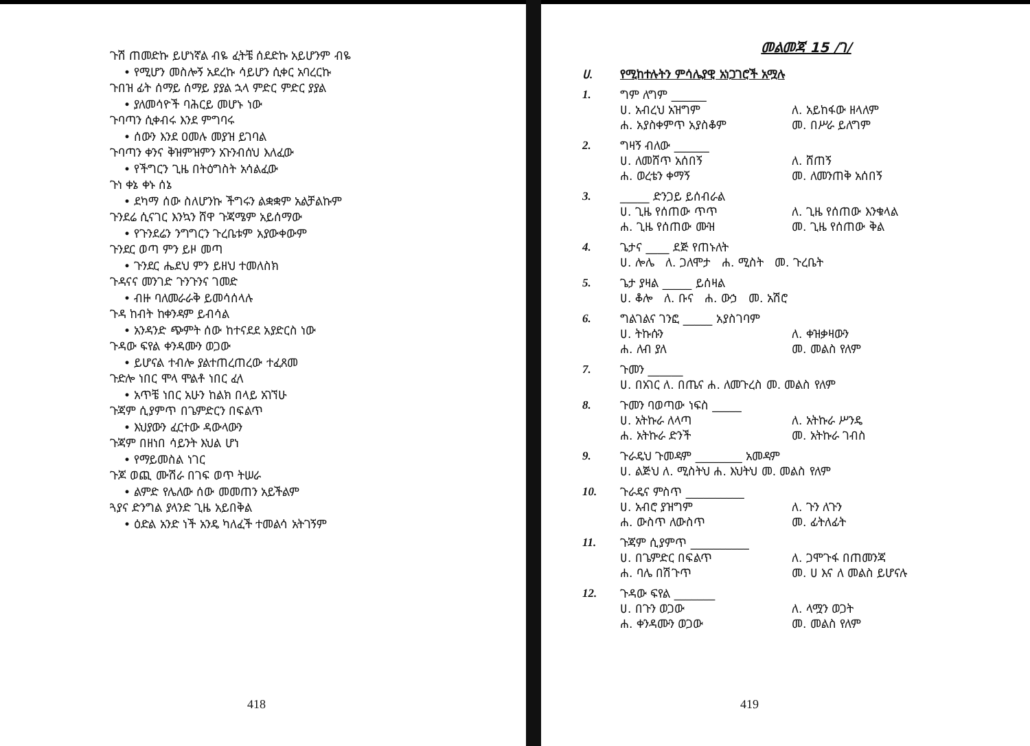ጉሽ ጠመድኩ ይሆነኛል ብዬ ፈትቼ ሰደድኩ አይሆንም ብዬ
• የሚሆን መስሎኝ አደረኩ ሳይሆን ሲቀር አባረርኩ
ጉበዝ ፊት ሰማይ ሰማይ ያያል ኋላ ምድር ምድር ያያል
• ያለመሳዮች ባሕርይ መሆኑ ነው
ጉባጣን ሲቀብሩ እንደ ምግባሩ
• ሰውን እንደ ዐመሉ መያዝ ይገባል
ጉባጣን ቀንና ቅዝምዝምን አጉንብሰህ እለፈው
• የችግርን ጊዜ በትዕግስት አሳልፈው
ጉነ ቀኔ ቀኑ ሰኔ
• ደካማ ሰው ስለሆንኩ ችግሩን ልቋቋም አልቻልኩም
ጉንደሬ ሲናገር እንኳን ሸዋ ጉጃሜም አይሰማው
• የጉንደሬን ንግግርን ጉረቤቱም አያውቀውም
ጉንደር ወጣ ምን ይዞ መጣ
• ጉንደር ሔደህ ምን ይዘህ ተመለስክ
ጉዳናና መንገድ ጉንጉንና ገመድ
• ብዙ ባለመራራቅ ይመሳሰላሉ
ጉዳ ከብት ከቀንዳም ይብሳል
• አንዳንድ ጭምት ሰው ከተናደደ አያድርስ ነው
ጉዳው ፍየል ቀንዳሙን ወጋው
• ይሆናል ተብሎ ያልተጠረጠረው ተፈጸመ
ጉድሎ ነበር ሞላ ሞልቶ ነበር ፈላ
• አጥቼ ነበር አሁን ከልክ በላይ አገኘሁ
ጉጃም ሲያምጥ በጌምድርን በፍልጥ
• እህያውን ፈርተው ዳውላውን
ጉጃም በዘነበ ሳይንት እህል ሆነ
• የማይመስል ነገር
ጉጆ ወጪ ሙሽራ በገፍ ወጥ ትሠራ
• ልምድ የሌለው ሰው መመጠን አይችልም
ጓያና ድንግል ያላንድ ጊዜ አይበቅል
• ዕድል አንድ ነች አንዴ ካለፈች ተመልሳ አትገኝም
418
መልመጃ 15 /ገ/
ሀ. የሚከተሉትን ምሳሌያዊ አነጋገሮች አሟሉ
1.
ግም ለግም ______
ሀ. አብረህ አዝግም
ለ. አይከፋው ዘላለም
ሐ. አያስቀምጥ አያስቆም
መ. በሥራ ይለግም
2.
ግዛኝ ብለው ______
ሀ. ለመሸጥ አሰበኝ
ለ. ሸጠኝ
ሐ. ወረቴን ቀማኝ
መ. ለመንጠቅ አሰበኝ
3.
_____ ድንጋይ ይሰብራል
ሀ. ጊዜ የሰጠው ጥጥ
ለ. ጊዜ የሰጠው እንቁላል
ሐ. ጊዜ የሰጠው ሙዝ
መ. ጊዜ የሰጠው ቅል
4.
ጌታና ____ ደጅ የጠኑለት
ሀ. ሎሌ ለ. ጋለሞታ ሐ. ሚስት መ. ጉረቤት
5.
ጌታ ያዛል _____ ይሰዛል
ሀ. ቆሎ ለ. ቡና ሐ. ውኃ መ. አሽሮ
6.
ግልገልና ገንፎ _____ አያስገባም
ሀ. ትኩሱን
ለ. ቀዝቃዛውን
ሐ. ለብ ያለ
መ. መልስ የለም
7.
ጉመን ______
ሀ. በአገር ለ. በጤና ሐ. ለመጉረስ መ. መልስ የለም
8.
ጉመን ባወጣው ነፍስ _____
ሀ. አትኩራ ለላጣ
ለ. አትኩራ ሥንዴ
ሐ. አትኩራ ድንች
መ. አትኩራ ገብስ
9.
ጉራዴህ ጉመዳም ________ አመዳም
ሀ. ልጅህ ለ. ሚስትህ ሐ. እህትህ መ. መልስ የለም
10.
ጉራዴና ምስጥ __________
ሀ. አብሮ ያዝግም
ለ. ጉን ለጉን
ሐ. ውስጥ ለውስጥ
መ. ፊትለፊት
11.
ጉጃም ሲያምጥ __________
ሀ. በጌምድር በፍልጥ
ለ. ጋሞጉፋ በጠመንጃ
ሐ. ባሌ በሽጉጥ
መ. ሀ እና ለ መልስ ይሆናሉ
12.
ጉዳው ፍየል _______
ሀ. በጉን ወጋው
ለ. ላሟን ወጋት
ሐ. ቀንዳሙን ወጋው
መ. መልስ የለም
419